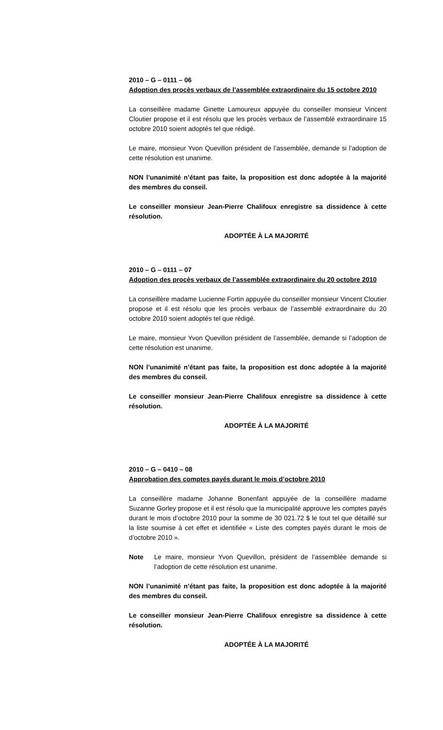2010 – G – 0111 – 06
Adoption des procès verbaux de l’assemblée extraordinaire du 15 octobre 2010
La conseillère madame Ginette Lamoureux appuyée du conseiller monsieur Vincent Cloutier propose et il est résolu que les procès verbaux de l’assemblé extraordinaire 15 octobre 2010 soient adoptés tel que rédigé.
Le maire, monsieur Yvon Quevillon président de l’assemblée, demande si l’adoption de cette résolution est unanime.
NON l’unanimité n’étant pas faite, la proposition est donc adoptée à la majorité des membres du conseil.
Le conseiller monsieur Jean-Pierre Chalifoux enregistre sa dissidence à cette résolution.
ADOPTÉE À LA MAJORITÉ
2010 – G – 0111 – 07
Adoption des procès verbaux de l’assemblée extraordinaire du 20 octobre 2010
La conseillère madame Lucienne Fortin appuyée du conseiller monsieur Vincent Cloutier propose et il est résolu que les procès verbaux de l’assemblé extraordinaire du 20 octobre 2010 soient adoptés tel que rédigé.
Le maire, monsieur Yvon Quevillon président de l’assemblée, demande si l’adoption de cette résolution est unanime.
NON l’unanimité n’étant pas faite, la proposition est donc adoptée à la majorité des membres du conseil.
Le conseiller monsieur Jean-Pierre Chalifoux enregistre sa dissidence à cette résolution.
ADOPTÉE À LA MAJORITÉ
2010 – G – 0410 – 08
Approbation des comptes payés durant le mois d’octobre 2010
La conseillère madame Johanne Bonenfant appuyée de la conseillère madame Suzanne Gorley propose et il est résolu que la municipalité approuve les comptes payés durant le mois d’octobre 2010 pour la somme de 30 021.72 $ le tout tel que détaillé sur la liste soumise à cet effet et identifiée « Liste des comptes payés durant le mois de d’octobre 2010 ».
Note Le maire, monsieur Yvon Quevillon, président de l’assemblée demande si l’adoption de cette résolution est unanime.
NON l’unanimité n’étant pas faite, la proposition est donc adoptée à la majorité des membres du conseil.
Le conseiller monsieur Jean-Pierre Chalifoux enregistre sa dissidence à cette résolution.
ADOPTÉE À LA MAJORITÉ